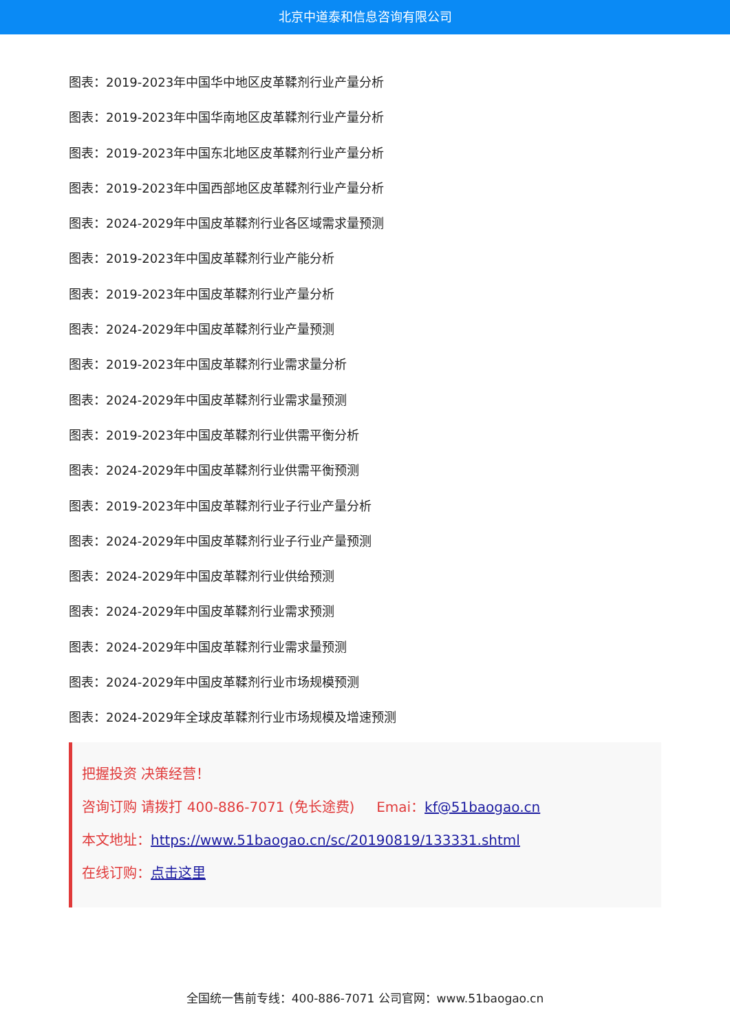北京中道泰和信息咨询有限公司
图表：2019-2023年中国华中地区皮革鞣剂行业产量分析
图表：2019-2023年中国华南地区皮革鞣剂行业产量分析
图表：2019-2023年中国东北地区皮革鞣剂行业产量分析
图表：2019-2023年中国西部地区皮革鞣剂行业产量分析
图表：2024-2029年中国皮革鞣剂行业各区域需求量预测
图表：2019-2023年中国皮革鞣剂行业产能分析
图表：2019-2023年中国皮革鞣剂行业产量分析
图表：2024-2029年中国皮革鞣剂行业产量预测
图表：2019-2023年中国皮革鞣剂行业需求量分析
图表：2024-2029年中国皮革鞣剂行业需求量预测
图表：2019-2023年中国皮革鞣剂行业供需平衡分析
图表：2024-2029年中国皮革鞣剂行业供需平衡预测
图表：2019-2023年中国皮革鞣剂行业子行业产量分析
图表：2024-2029年中国皮革鞣剂行业子行业产量预测
图表：2024-2029年中国皮革鞣剂行业供给预测
图表：2024-2029年中国皮革鞣剂行业需求预测
图表：2024-2029年中国皮革鞣剂行业需求量预测
图表：2024-2029年中国皮革鞣剂行业市场规模预测
图表：2024-2029年全球皮革鞣剂行业市场规模及增速预测
把握投资 决策经营！
咨询订购 请拨打 400-886-7071 (免长途费) Emai：kf@51baogao.cn
本文地址：https://www.51baogao.cn/sc/20190819/133331.shtml
在线订购：点击这里
全国统一售前专线：400-886-7071 公司官网：www.51baogao.cn